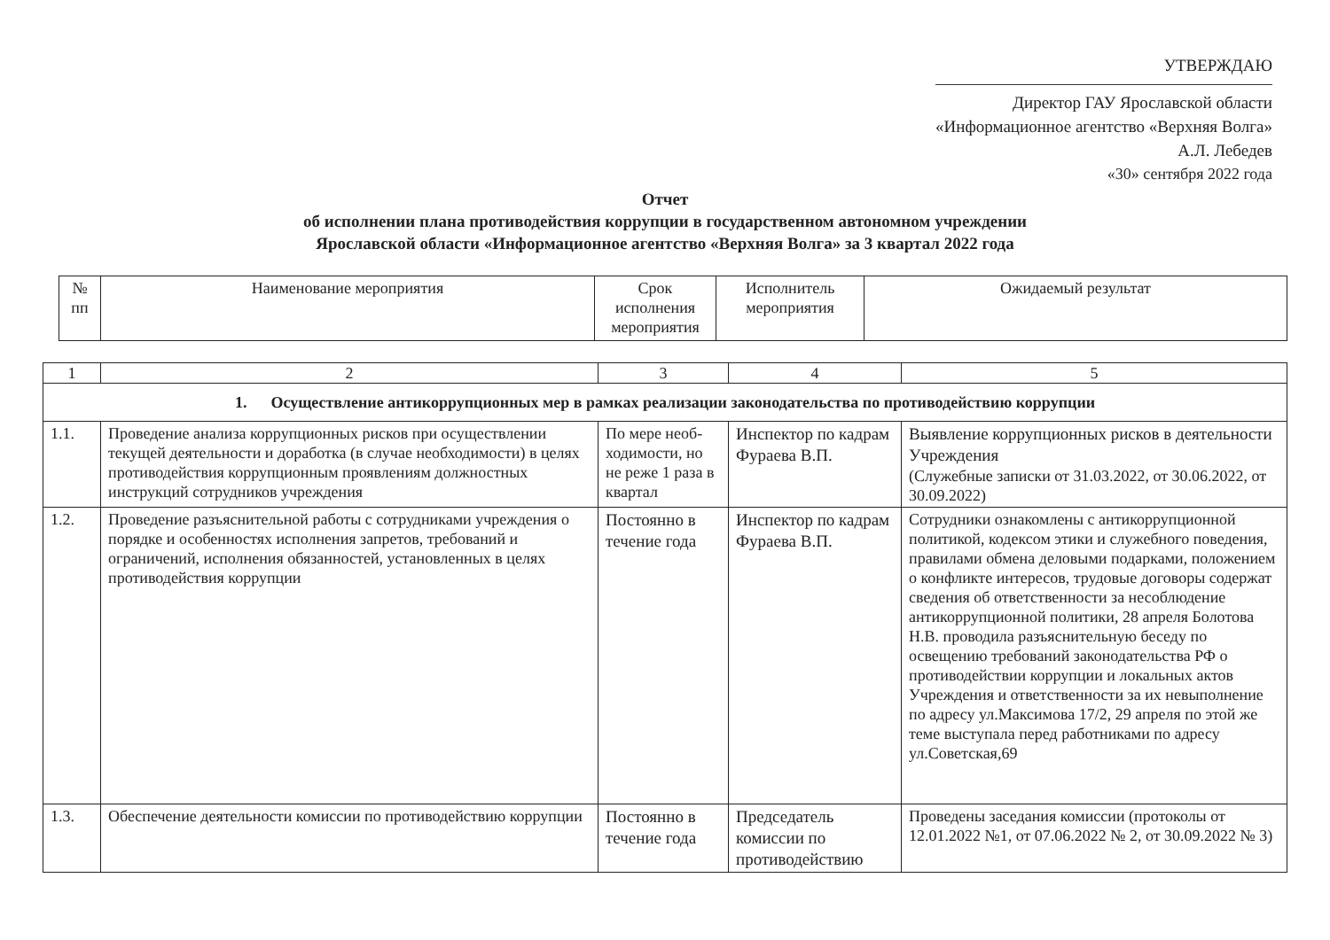УТВЕРЖДАЮ
Директор ГАУ Ярославской области
«Информационное агентство «Верхняя Волга»
А.Л. Лебедев
«30» сентября 2022 года
Отчет
об исполнении плана противодействия коррупции в государственном автономном учреждении
Ярославской области «Информационное агентство «Верхняя Волга» за 3 квартал 2022 года
| № пп | Наименование мероприятия | Срок исполнения мероприятия | Исполнитель мероприятия | Ожидаемый результат |
| --- | --- | --- | --- | --- |
| 1 | 2 | 3 | 4 | 5 |
| 1. Осуществление антикоррупционных мер в рамках реализации законодательства по противодействию коррупции | | | | |
| 1.1. | Проведение анализа коррупционных рисков при осуществлении текущей деятельности и доработка (в случае необходимости) в целях противодействия коррупционным проявлениям должностных инструкций сотрудников учреждения | По мере необ-ходимости, но не реже 1 раза в квартал | Инспектор по кадрам Фураева В.П. | Выявление коррупционных рисков в деятельности Учреждения (Служебные записки от 31.03.2022, от 30.06.2022, от 30.09.2022) |
| 1.2. | Проведение разъяснительной работы с сотрудниками учреждения о порядке и особенностях исполнения запретов, требований и ограничений, исполнения обязанностей, установленных в целях противодействия коррупции | Постоянно в течение года | Инспектор по кадрам Фураева В.П. | Сотрудники ознакомлены с антикоррупционной политикой, кодексом этики и служебного поведения, правилами обмена деловыми подарками, положением о конфликте интересов, трудовые договоры содержат сведения об ответственности за несоблюдение антикоррупционной политики, 28 апреля Болотова Н.В. проводила разъяснительную беседу по освещению требований законодательства РФ о противодействии коррупции и локальных актов Учреждения и ответственности за их невыполнение по адресу ул.Максимова 17/2, 29 апреля по этой же теме выступала перед работниками по адресу ул.Советская,69 |
| 1.3. | Обеспечение деятельности комиссии по противодействию коррупции | Постоянно в течение года | Председатель комиссии по противодействию | Проведены заседания комиссии (протоколы от 12.01.2022 №1, от 07.06.2022 № 2, от 30.09.2022 № 3) |